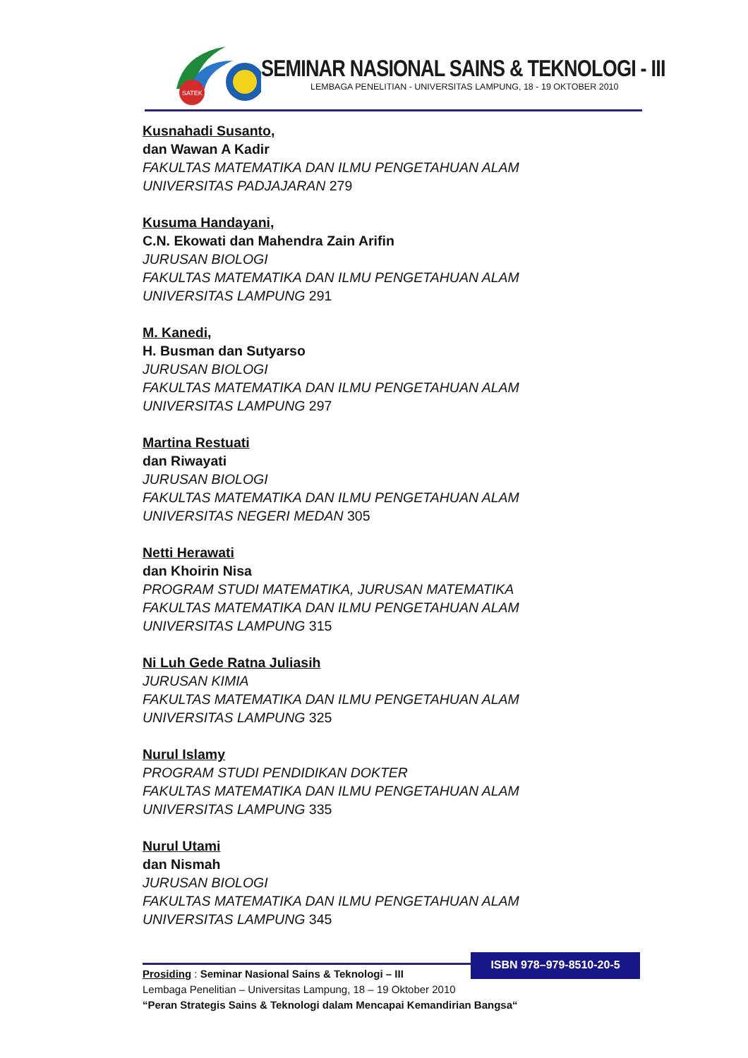SATEK
SEMINAR NASIONAL SAINS & TEKNOLOGI - III
LEMBAGA PENELITIAN - UNIVERSITAS LAMPUNG, 18 - 19 OKTOBER 2010
Kusnahadi Susanto,
dan Wawan A Kadir
FAKULTAS MATEMATIKA DAN ILMU PENGETAHUAN ALAM
UNIVERSITAS PADJAJARAN 279
Kusuma Handayani,
C.N. Ekowati dan Mahendra Zain Arifin
JURUSAN BIOLOGI
FAKULTAS MATEMATIKA DAN ILMU PENGETAHUAN ALAM
UNIVERSITAS LAMPUNG 291
M. Kanedi,
H. Busman dan Sutyarso
JURUSAN BIOLOGI
FAKULTAS MATEMATIKA DAN ILMU PENGETAHUAN ALAM
UNIVERSITAS LAMPUNG 297
Martina Restuati
dan Riwayati
JURUSAN BIOLOGI
FAKULTAS MATEMATIKA DAN ILMU PENGETAHUAN ALAM
UNIVERSITAS NEGERI MEDAN 305
Netti Herawati
dan Khoirin Nisa
PROGRAM STUDI MATEMATIKA, JURUSAN MATEMATIKA
FAKULTAS MATEMATIKA DAN ILMU PENGETAHUAN ALAM
UNIVERSITAS LAMPUNG 315
Ni Luh Gede Ratna Juliasih
JURUSAN KIMIA
FAKULTAS MATEMATIKA DAN ILMU PENGETAHUAN ALAM
UNIVERSITAS LAMPUNG 325
Nurul Islamy
PROGRAM STUDI PENDIDIKAN DOKTER
FAKULTAS MATEMATIKA DAN ILMU PENGETAHUAN ALAM
UNIVERSITAS LAMPUNG 335
Nurul Utami
dan Nismah
JURUSAN BIOLOGI
FAKULTAS MATEMATIKA DAN ILMU PENGETAHUAN ALAM
UNIVERSITAS LAMPUNG 345
ISBN 978–979-8510-20-5
Prosiding : Seminar Nasional Sains & Teknologi – III
Lembaga Penelitian – Universitas Lampung, 18 – 19 Oktober 2010
“Peran Strategis Sains & Teknologi dalam Mencapai Kemandirian Bangsa“